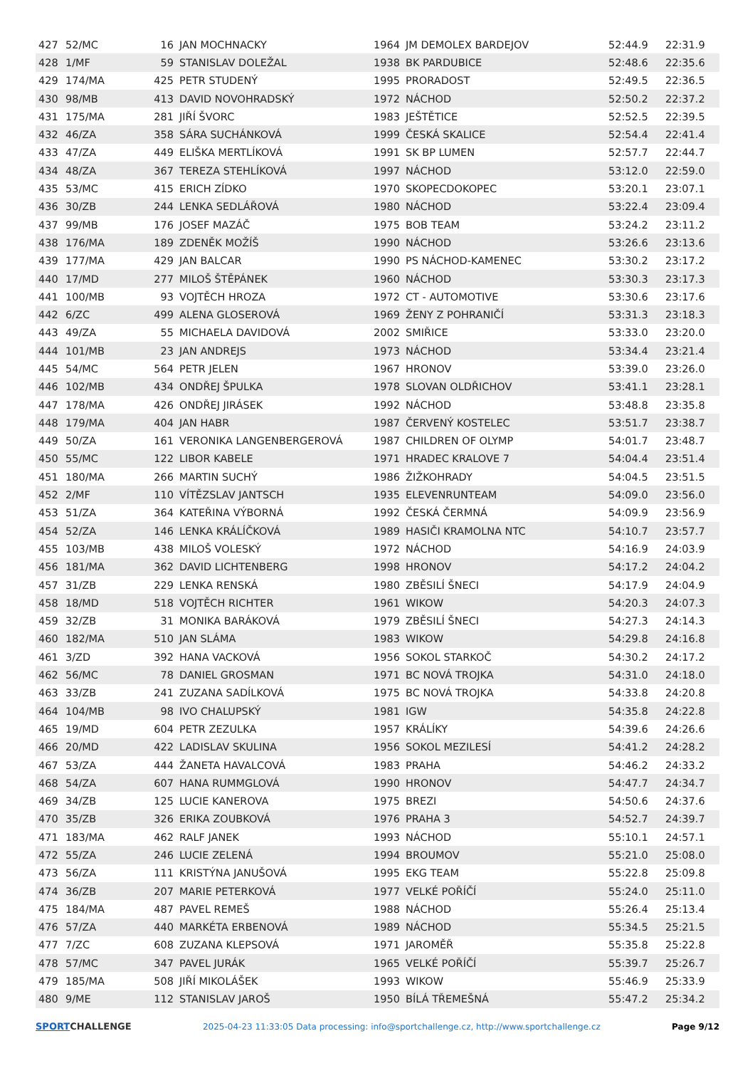| 427 | 52/MC | 16 | JAN MOCHNACKY | 1964 | JM DEMOLEX BARDEJOV | 52:44.9 | 22:31.9 |
| 428 | 1/MF | 59 | STANISLAV DOLEŽAL | 1938 | BK PARDUBICE | 52:48.6 | 22:35.6 |
| 429 | 174/MA | 425 | PETR STUDENÝ | 1995 | PRORADOST | 52:49.5 | 22:36.5 |
| 430 | 98/MB | 413 | DAVID NOVOHRADSKÝ | 1972 | NÁCHOD | 52:50.2 | 22:37.2 |
| 431 | 175/MA | 281 | JIŘÍ ŠVORC | 1983 | JEŠTĚTICE | 52:52.5 | 22:39.5 |
| 432 | 46/ZA | 358 | SÁRA SUCHÁNKOVÁ | 1999 | ČESKÁ SKALICE | 52:54.4 | 22:41.4 |
| 433 | 47/ZA | 449 | ELIŠKA MERTLÍKOVÁ | 1991 | SK BP LUMEN | 52:57.7 | 22:44.7 |
| 434 | 48/ZA | 367 | TEREZA STEHLÍKOVÁ | 1997 | NÁCHOD | 53:12.0 | 22:59.0 |
| 435 | 53/MC | 415 | ERICH ZÍDKO | 1970 | SKOPECDOKOPEC | 53:20.1 | 23:07.1 |
| 436 | 30/ZB | 244 | LENKA SEDLÁŘOVÁ | 1980 | NÁCHOD | 53:22.4 | 23:09.4 |
| 437 | 99/MB | 176 | JOSEF MAZÁČ | 1975 | BOB TEAM | 53:24.2 | 23:11.2 |
| 438 | 176/MA | 189 | ZDENĚK MOŽÍŠ | 1990 | NÁCHOD | 53:26.6 | 23:13.6 |
| 439 | 177/MA | 429 | JAN BALCAR | 1990 | PS NÁCHOD-KAMENEC | 53:30.2 | 23:17.2 |
| 440 | 17/MD | 277 | MILOŠ ŠTĚPÁNEK | 1960 | NÁCHOD | 53:30.3 | 23:17.3 |
| 441 | 100/MB | 93 | VOJTĚCH HROZA | 1972 | CT - AUTOMOTIVE | 53:30.6 | 23:17.6 |
| 442 | 6/ZC | 499 | ALENA GLOSEROVÁ | 1969 | ŽENY Z POHRANIČÍ | 53:31.3 | 23:18.3 |
| 443 | 49/ZA | 55 | MICHAELA DAVIDOVÁ | 2002 | SMIŘICE | 53:33.0 | 23:20.0 |
| 444 | 101/MB | 23 | JAN ANDREJS | 1973 | NÁCHOD | 53:34.4 | 23:21.4 |
| 445 | 54/MC | 564 | PETR JELEN | 1967 | HRONOV | 53:39.0 | 23:26.0 |
| 446 | 102/MB | 434 | ONDŘEJ ŠPULKA | 1978 | SLOVAN OLDŘICHOV | 53:41.1 | 23:28.1 |
| 447 | 178/MA | 426 | ONDŘEJ JIRÁSEK | 1992 | NÁCHOD | 53:48.8 | 23:35.8 |
| 448 | 179/MA | 404 | JAN HABR | 1987 | ČERVENÝ KOSTELEC | 53:51.7 | 23:38.7 |
| 449 | 50/ZA | 161 | VERONIKA LANGENBERGEROVÁ | 1987 | CHILDREN OF OLYMP | 54:01.7 | 23:48.7 |
| 450 | 55/MC | 122 | LIBOR KABELE | 1971 | HRADEC KRALOVE 7 | 54:04.4 | 23:51.4 |
| 451 | 180/MA | 266 | MARTIN SUCHÝ | 1986 | ŽIŽKOHRADY | 54:04.5 | 23:51.5 |
| 452 | 2/MF | 110 | VÍTĚZSLAV JANTSCH | 1935 | ELEVENRUNTEAM | 54:09.0 | 23:56.0 |
| 453 | 51/ZA | 364 | KATEŘINA VÝBORNÁ | 1992 | ČESKÁ ČERMNÁ | 54:09.9 | 23:56.9 |
| 454 | 52/ZA | 146 | LENKA KRÁLÍČKOVÁ | 1989 | HASIČI KRAMOLNA NTC | 54:10.7 | 23:57.7 |
| 455 | 103/MB | 438 | MILOŠ VOLESKÝ | 1972 | NÁCHOD | 54:16.9 | 24:03.9 |
| 456 | 181/MA | 362 | DAVID LICHTENBERG | 1998 | HRONOV | 54:17.2 | 24:04.2 |
| 457 | 31/ZB | 229 | LENKA RENSKÁ | 1980 | ZBĚSILÍ ŠNECI | 54:17.9 | 24:04.9 |
| 458 | 18/MD | 518 | VOJTĚCH RICHTER | 1961 | WIKOW | 54:20.3 | 24:07.3 |
| 459 | 32/ZB | 31 | MONIKA BARÁKOVÁ | 1979 | ZBĚSILÍ ŠNECI | 54:27.3 | 24:14.3 |
| 460 | 182/MA | 510 | JAN SLÁMA | 1983 | WIKOW | 54:29.8 | 24:16.8 |
| 461 | 3/ZD | 392 | HANA VACKOVÁ | 1956 | SOKOL STARKOČ | 54:30.2 | 24:17.2 |
| 462 | 56/MC | 78 | DANIEL GROSMAN | 1971 | BC NOVÁ TROJKA | 54:31.0 | 24:18.0 |
| 463 | 33/ZB | 241 | ZUZANA SADÍLKOVÁ | 1975 | BC NOVÁ TROJKA | 54:33.8 | 24:20.8 |
| 464 | 104/MB | 98 | IVO CHALUPSKÝ | 1981 | IGW | 54:35.8 | 24:22.8 |
| 465 | 19/MD | 604 | PETR ZEZULKA | 1957 | KRÁLÍKY | 54:39.6 | 24:26.6 |
| 466 | 20/MD | 422 | LADISLAV SKULINA | 1956 | SOKOL MEZILESÍ | 54:41.2 | 24:28.2 |
| 467 | 53/ZA | 444 | ŽANETA HAVALCOVÁ | 1983 | PRAHA | 54:46.2 | 24:33.2 |
| 468 | 54/ZA | 607 | HANA RUMMGLOVÁ | 1990 | HRONOV | 54:47.7 | 24:34.7 |
| 469 | 34/ZB | 125 | LUCIE KANEROVA | 1975 | BREZI | 54:50.6 | 24:37.6 |
| 470 | 35/ZB | 326 | ERIKA ZOUBKOVÁ | 1976 | PRAHA 3 | 54:52.7 | 24:39.7 |
| 471 | 183/MA | 462 | RALF JANEK | 1993 | NÁCHOD | 55:10.1 | 24:57.1 |
| 472 | 55/ZA | 246 | LUCIE ZELENÁ | 1994 | BROUMOV | 55:21.0 | 25:08.0 |
| 473 | 56/ZA | 111 | KRISTÝNA JANUŠOVÁ | 1995 | EKG TEAM | 55:22.8 | 25:09.8 |
| 474 | 36/ZB | 207 | MARIE PETERKOVÁ | 1977 | VELKÉ POŘÍČÍ | 55:24.0 | 25:11.0 |
| 475 | 184/MA | 487 | PAVEL REMEŠ | 1988 | NÁCHOD | 55:26.4 | 25:13.4 |
| 476 | 57/ZA | 440 | MARKÉTA ERBENOVÁ | 1989 | NÁCHOD | 55:34.5 | 25:21.5 |
| 477 | 7/ZC | 608 | ZUZANA KLEPSOVÁ | 1971 | JAROMĚŘ | 55:35.8 | 25:22.8 |
| 478 | 57/MC | 347 | PAVEL JURÁK | 1965 | VELKÉ POŘÍČÍ | 55:39.7 | 25:26.7 |
| 479 | 185/MA | 508 | JIŘÍ MIKOLÁŠEK | 1993 | WIKOW | 55:46.9 | 25:33.9 |
| 480 | 9/ME | 112 | STANISLAV JAROŠ | 1950 | BÍLÁ TŘEMEŠNÁ | 55:47.2 | 25:34.2 |
SPORTCHALLENGE
2025-04-23 11:33:05 Data processing: info@sportchallenge.cz, http://www.sportchallenge.cz
Page 9/12